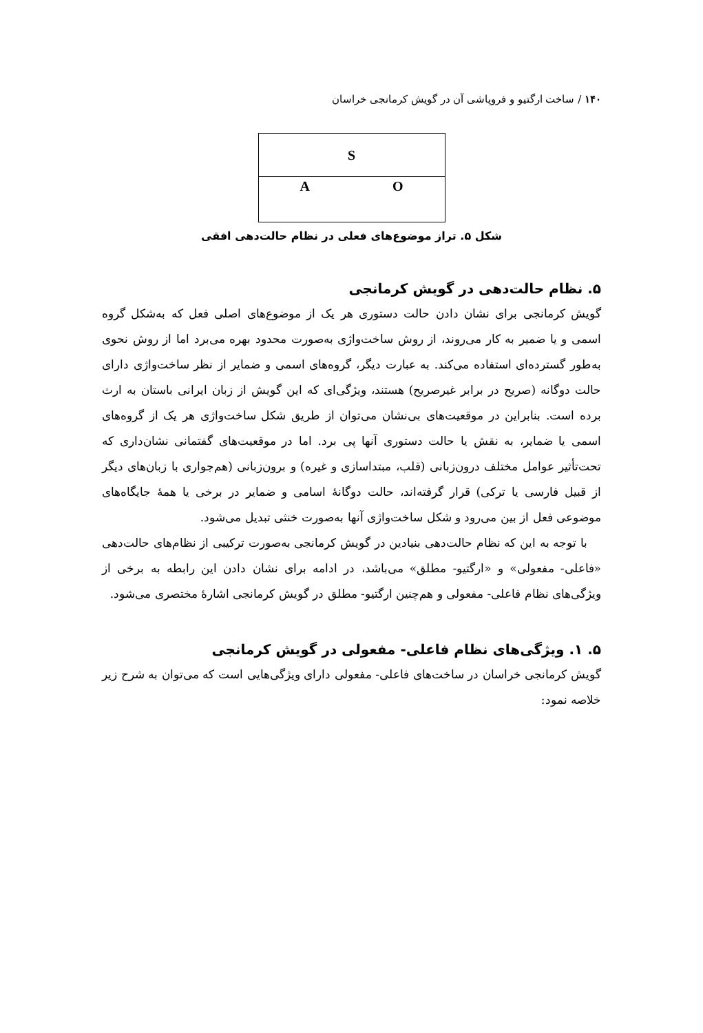۱۴۰ / ساخت ارگتیو و فروپاشی آن در گویش کرمانجی خراسان
S
A O
شکل ۵. تراز موضوع‌های فعلی در نظام حالت‌دهی افقی
۵. نظام حالت‌دهی در گویش کرمانجی
گویش کرمانجی برای نشان دادن حالت دستوری هر یک از موضوع‌های اصلی فعل که به‌شکل گروه اسمی و یا ضمیر به کار می‌روند، از روش ساخت‌واژی به‌صورت محدود بهره می‌برد اما از روش نحوی به‌طور گسترده‌ای استفاده می‌کند. به عبارت دیگر، گروه‌های اسمی و ضمایر از نظر ساخت‌واژی دارای حالت دوگانه (صریح در برابر غیرصریح) هستند، ویژگی‌ای که این گویش از زبان ایرانی باستان به ارث برده است. بنابراین در موقعیت‌های بی‌نشان می‌توان از طریق شکل ساخت‌واژی هر یک از گروه‌های اسمی یا ضمایر، به نقش یا حالت دستوری آنها پی برد. اما در موقعیت‌های گفتمانی نشان‌داری که تحت‌تأثیر عوامل مختلف درون‌زبانی (قلب، مبتداسازی و غیره) و برون‌زبانی (هم‌جواری با زبان‌های دیگر از قبیل فارسی یا ترکی) قرار گرفته‌اند، حالت دوگانهٔ اسامی و ضمایر در برخی یا همهٔ جایگاه‌های موضوعی فعل از بین می‌رود و شکل ساخت‌واژی آنها به‌صورت خنثی تبدیل می‌شود.
با توجه به این که نظام حالت‌دهی بنیادین در گویش کرمانجی به‌صورت ترکیبی از نظام‌های حالت‌دهی «فاعلی- مفعولی» و «ارگتیو- مطلق» می‌باشد، در ادامه برای نشان دادن این رابطه به برخی از ویژگی‌های نظام فاعلی- مفعولی و هم‌چنین ارگتیو- مطلق در گویش کرمانجی اشارهٔ مختصری می‌شود.
۵. ۱. ویژگی‌های نظام فاعلی- مفعولی در گویش کرمانجی
گویش کرمانجی خراسان در ساخت‌های فاعلی- مفعولی دارای ویژگی‌هایی است که می‌توان به شرح زیر خلاصه نمود: